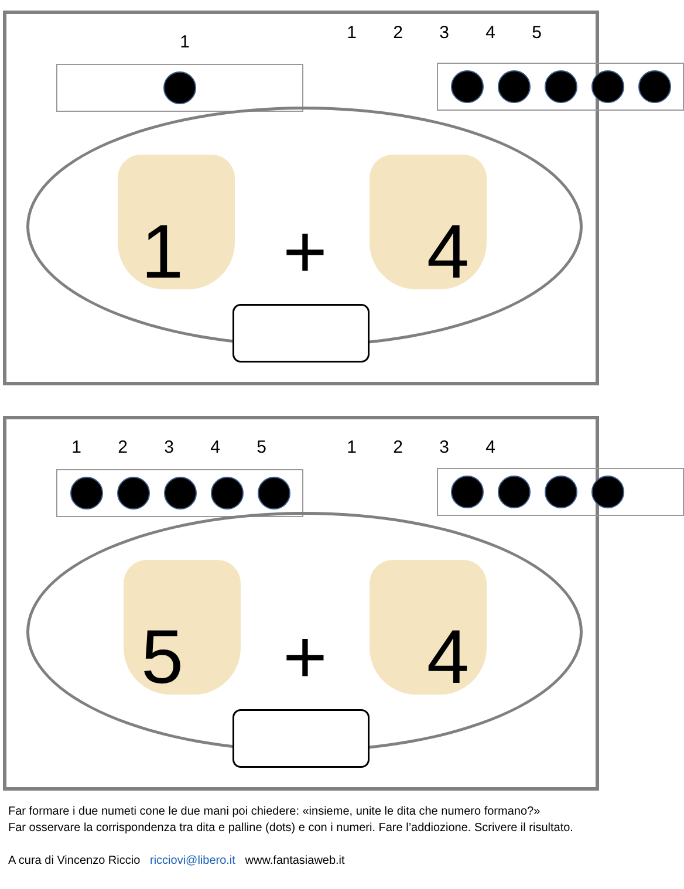1 12345
1 + 4
12345 1234
5 + 4
Far formare i due numeti cone le due mani poi chiedere: «insieme, unite le dita che numero formano?»
Far osservare la corrispondenza tra dita e palline (dots) e con i numeri. Fare l’addiozione. Scrivere il risultato.
A cura di Vincenzo Riccio ricciovi@libero.it www.fantasiaweb.it